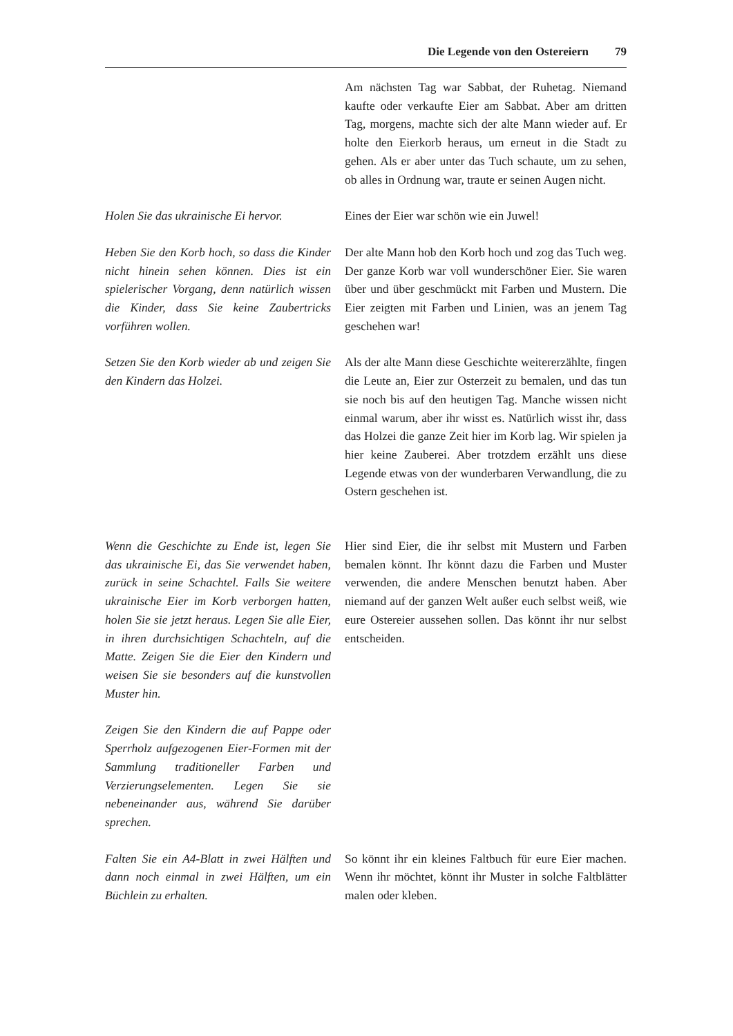Die Legende von den Ostereiern 79
Am nächsten Tag war Sabbat, der Ruhetag. Niemand kaufte oder verkaufte Eier am Sabbat. Aber am dritten Tag, morgens, machte sich der alte Mann wieder auf. Er holte den Eierkorb heraus, um erneut in die Stadt zu gehen. Als er aber unter das Tuch schaute, um zu sehen, ob alles in Ordnung war, traute er seinen Augen nicht.
Holen Sie das ukrainische Ei hervor.
Eines der Eier war schön wie ein Juwel!
Heben Sie den Korb hoch, so dass die Kinder nicht hinein sehen können. Dies ist ein spielerischer Vorgang, denn natürlich wissen die Kinder, dass Sie keine Zaubertricks vorführen wollen.
Der alte Mann hob den Korb hoch und zog das Tuch weg. Der ganze Korb war voll wunderschöner Eier. Sie waren über und über geschmückt mit Farben und Mustern. Die Eier zeigten mit Farben und Linien, was an jenem Tag geschehen war!
Setzen Sie den Korb wieder ab und zeigen Sie den Kindern das Holzei.
Als der alte Mann diese Geschichte weitererzählte, fingen die Leute an, Eier zur Osterzeit zu bemalen, und das tun sie noch bis auf den heutigen Tag. Manche wissen nicht einmal warum, aber ihr wisst es. Natürlich wisst ihr, dass das Holzei die ganze Zeit hier im Korb lag. Wir spielen ja hier keine Zauberei. Aber trotzdem erzählt uns diese Legende etwas von der wunderbaren Verwandlung, die zu Ostern geschehen ist.
Wenn die Geschichte zu Ende ist, legen Sie das ukrainische Ei, das Sie verwendet haben, zurück in seine Schachtel. Falls Sie weitere ukrainische Eier im Korb verborgen hatten, holen Sie sie jetzt heraus. Legen Sie alle Eier, in ihren durchsichtigen Schachteln, auf die Matte. Zeigen Sie die Eier den Kindern und weisen Sie sie besonders auf die kunstvollen Muster hin.
Hier sind Eier, die ihr selbst mit Mustern und Farben bemalen könnt. Ihr könnt dazu die Farben und Muster verwenden, die andere Menschen benutzt haben. Aber niemand auf der ganzen Welt außer euch selbst weiß, wie eure Ostereier aussehen sollen. Das könnt ihr nur selbst entscheiden.
Zeigen Sie den Kindern die auf Pappe oder Sperrholz aufgezogenen Eier-Formen mit der Sammlung traditioneller Farben und Verzierungselementen. Legen Sie sie nebeneinander aus, während Sie darüber sprechen.
Falten Sie ein A4-Blatt in zwei Hälften und dann noch einmal in zwei Hälften, um ein Büchlein zu erhalten.
So könnt ihr ein kleines Faltbuch für eure Eier machen. Wenn ihr möchtet, könnt ihr Muster in solche Faltblätter malen oder kleben.